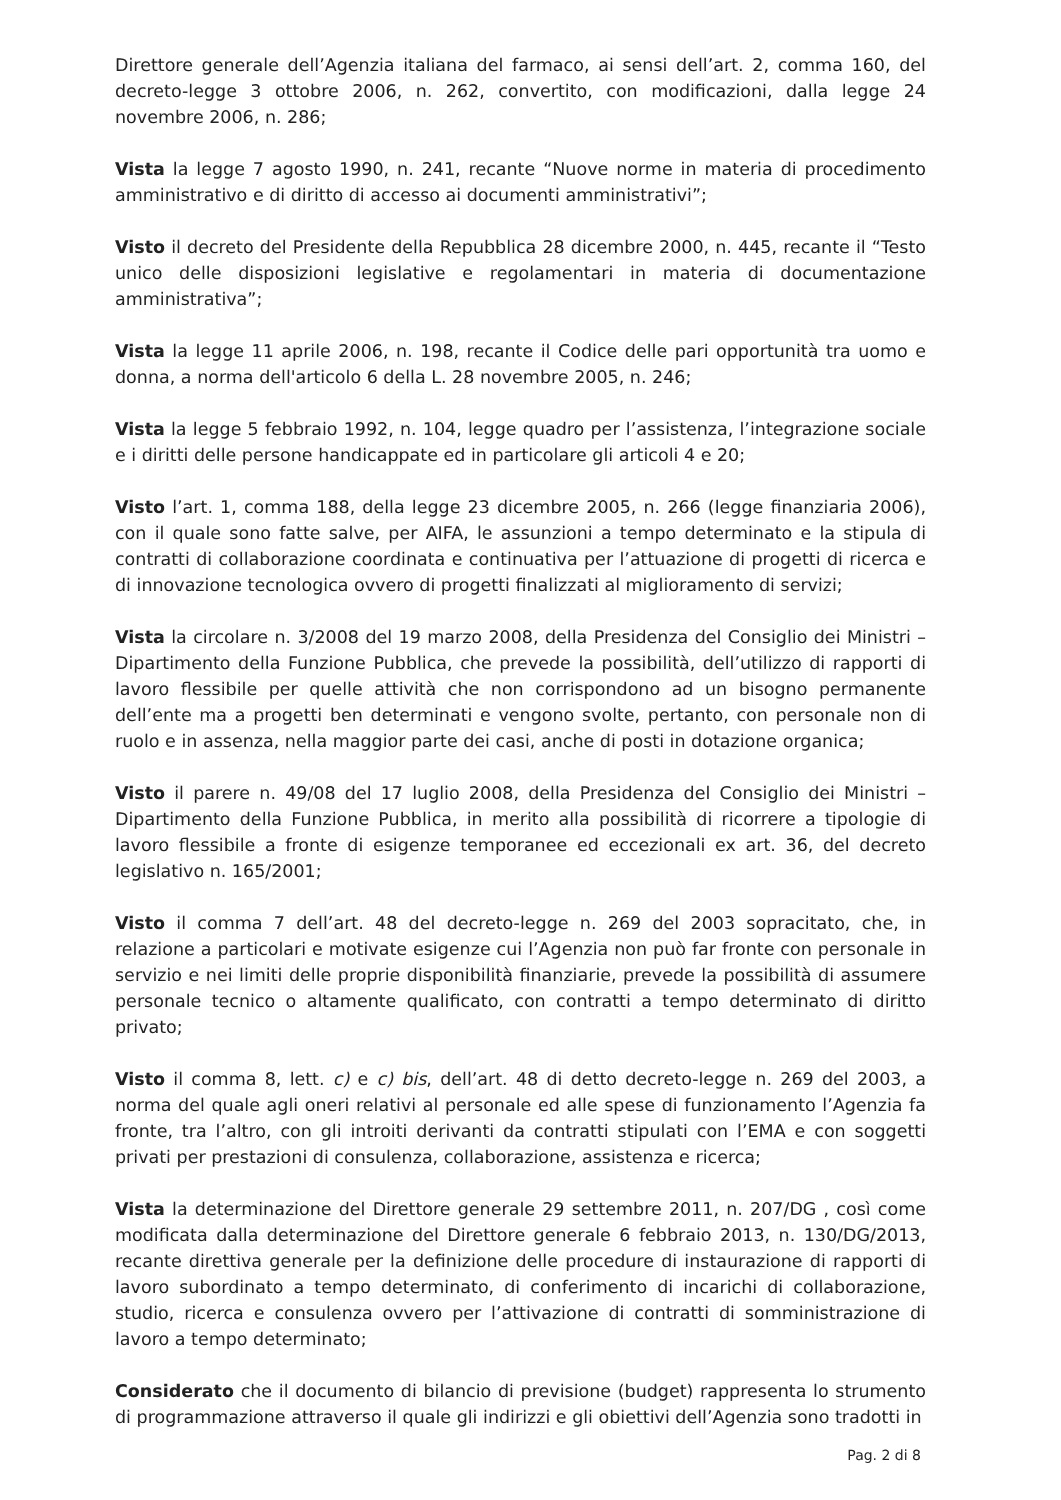Direttore generale dell’Agenzia italiana del farmaco, ai sensi dell’art. 2, comma 160, del decreto-legge 3 ottobre 2006, n. 262, convertito, con modificazioni, dalla legge 24 novembre 2006, n. 286;
Vista la legge 7 agosto 1990, n. 241, recante “Nuove norme in materia di procedimento amministrativo e di diritto di accesso ai documenti amministrativi”;
Visto il decreto del Presidente della Repubblica 28 dicembre 2000, n. 445, recante il “Testo unico delle disposizioni legislative e regolamentari in materia di documentazione amministrativa”;
Vista la legge 11 aprile 2006, n. 198, recante il Codice delle pari opportunità tra uomo e donna, a norma dell'articolo 6 della L. 28 novembre 2005, n. 246;
Vista la legge 5 febbraio 1992, n. 104, legge quadro per l’assistenza, l’integrazione sociale e i diritti delle persone handicappate ed in particolare gli articoli 4 e 20;
Visto l’art. 1, comma 188, della legge 23 dicembre 2005, n. 266 (legge finanziaria 2006), con il quale sono fatte salve, per AIFA, le assunzioni a tempo determinato e la stipula di contratti di collaborazione coordinata e continuativa per l’attuazione di progetti di ricerca e di innovazione tecnologica ovvero di progetti finalizzati al miglioramento di servizi;
Vista la circolare n. 3/2008 del 19 marzo 2008, della Presidenza del Consiglio dei Ministri – Dipartimento della Funzione Pubblica, che prevede la possibilità, dell’utilizzo di rapporti di lavoro flessibile per quelle attività che non corrispondono ad un bisogno permanente dell’ente ma a progetti ben determinati e vengono svolte, pertanto, con personale non di ruolo e in assenza, nella maggior parte dei casi, anche di posti in dotazione organica;
Visto il parere n. 49/08 del 17 luglio 2008, della Presidenza del Consiglio dei Ministri – Dipartimento della Funzione Pubblica, in merito alla possibilità di ricorrere a tipologie di lavoro flessibile a fronte di esigenze temporanee ed eccezionali ex art. 36, del decreto legislativo n. 165/2001;
Visto il comma 7 dell’art. 48 del decreto-legge n. 269 del 2003 sopracitato, che, in relazione a particolari e motivate esigenze cui l’Agenzia non può far fronte con personale in servizio e nei limiti delle proprie disponibilità finanziarie, prevede la possibilità di assumere personale tecnico o altamente qualificato, con contratti a tempo determinato di diritto privato;
Visto il comma 8, lett. c) e c) bis, dell’art. 48 di detto decreto-legge n. 269 del 2003, a norma del quale agli oneri relativi al personale ed alle spese di funzionamento l’Agenzia fa fronte, tra l’altro, con gli introiti derivanti da contratti stipulati con l’EMA e con soggetti privati per prestazioni di consulenza, collaborazione, assistenza e ricerca;
Vista la determinazione del Direttore generale 29 settembre 2011, n. 207/DG , così come modificata dalla determinazione del Direttore generale 6 febbraio 2013, n. 130/DG/2013, recante direttiva generale per la definizione delle procedure di instaurazione di rapporti di lavoro subordinato a tempo determinato, di conferimento di incarichi di collaborazione, studio, ricerca e consulenza ovvero per l’attivazione di contratti di somministrazione di lavoro a tempo determinato;
Considerato che il documento di bilancio di previsione (budget) rappresenta lo strumento di programmazione attraverso il quale gli indirizzi e gli obiettivi dell’Agenzia sono tradotti in
Pag. 2 di 8